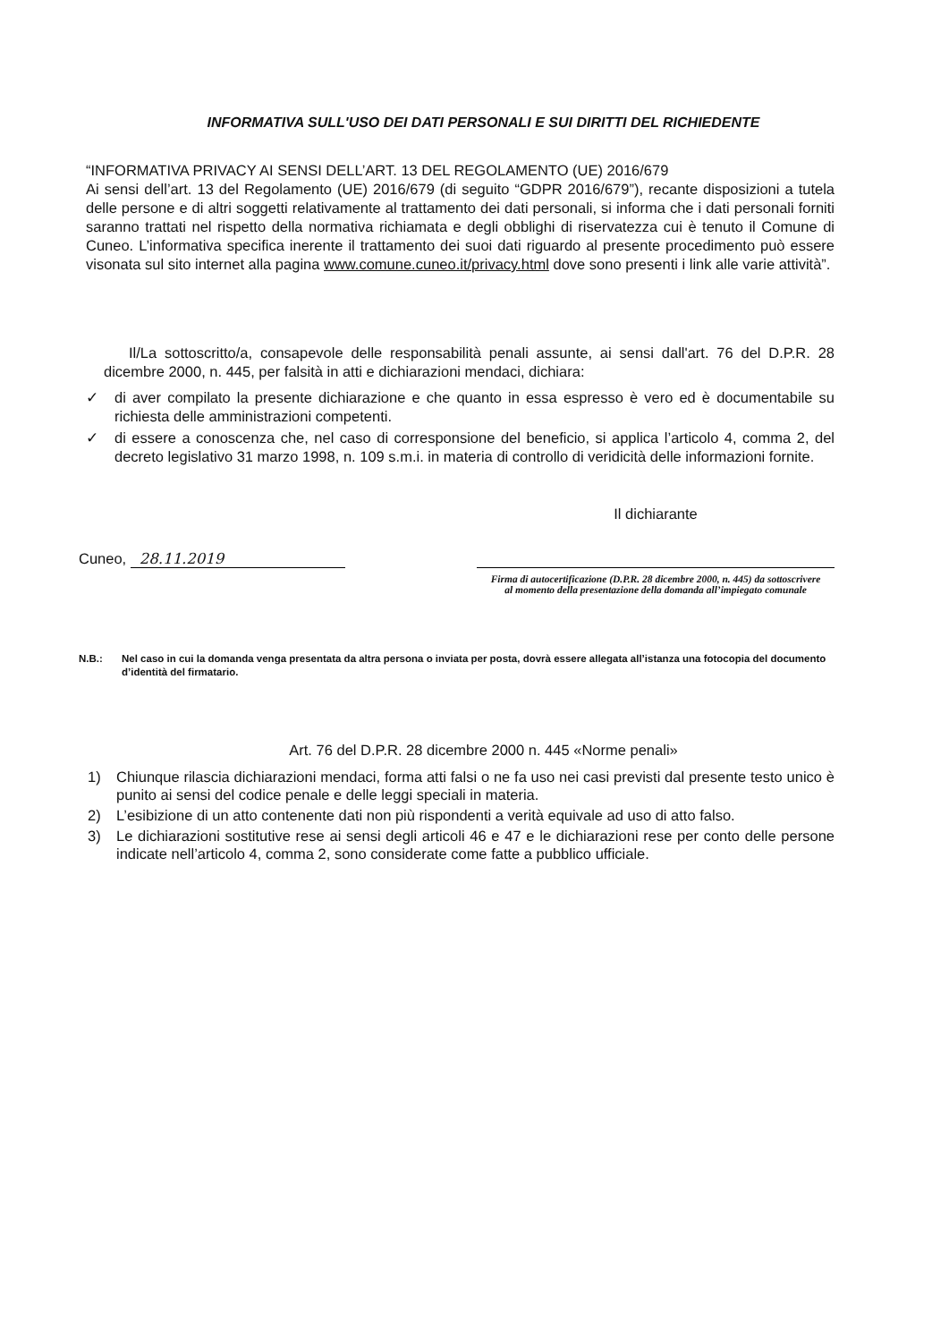INFORMATIVA SULL'USO DEI DATI PERSONALI E SUI DIRITTI DEL RICHIEDENTE
“INFORMATIVA PRIVACY AI SENSI DELL’ART. 13 DEL REGOLAMENTO (UE) 2016/679
Ai sensi dell’art. 13 del Regolamento (UE) 2016/679 (di seguito “GDPR 2016/679”), recante disposizioni a tutela delle persone e di altri soggetti relativamente al trattamento dei dati personali, si informa che i dati personali forniti saranno trattati nel rispetto della normativa richiamata e degli obblighi di riservatezza cui è tenuto il Comune di Cuneo. L’informativa specifica inerente il trattamento dei suoi dati riguardo al presente procedimento può essere visonata sul sito internet alla pagina www.comune.cuneo.it/privacy.html dove sono presenti i link alle varie attività”.
Il/La sottoscritto/a, consapevole delle responsabilità penali assunte, ai sensi dall'art. 76 del D.P.R. 28 dicembre 2000, n. 445, per falsità in atti e dichiarazioni mendaci, dichiara:
✓ di aver compilato la presente dichiarazione e che quanto in essa espresso è vero ed è documentabile su richiesta delle amministrazioni competenti.
✓ di essere a conoscenza che, nel caso di corresponsione del beneficio, si applica l’articolo 4, comma 2, del decreto legislativo 31 marzo 1998, n. 109 s.m.i. in materia di controllo di veridicità delle informazioni fornite.
Cuneo, 28.11.2019
Il dichiarante
Firma di autocertificazione (D.P.R. 28 dicembre 2000, n. 445) da sottoscrivere
al momento della presentazione della domanda all’impiegato comunale
N.B.: Nel caso in cui la domanda venga presentata da altra persona o inviata per posta, dovrà essere allegata all’istanza una fotocopia del documento d’identità del firmatario.
Art. 76 del D.P.R. 28 dicembre 2000 n. 445 «Norme penali»
1) Chiunque rilascia dichiarazioni mendaci, forma atti falsi o ne fa uso nei casi previsti dal presente testo unico è punito ai sensi del codice penale e delle leggi speciali in materia.
2) L’esibizione di un atto contenente dati non più rispondenti a verità equivale ad uso di atto falso.
3) Le dichiarazioni sostitutive rese ai sensi degli articoli 46 e 47 e le dichiarazioni rese per conto delle persone indicate nell’articolo 4, comma 2, sono considerate come fatte a pubblico ufficiale.